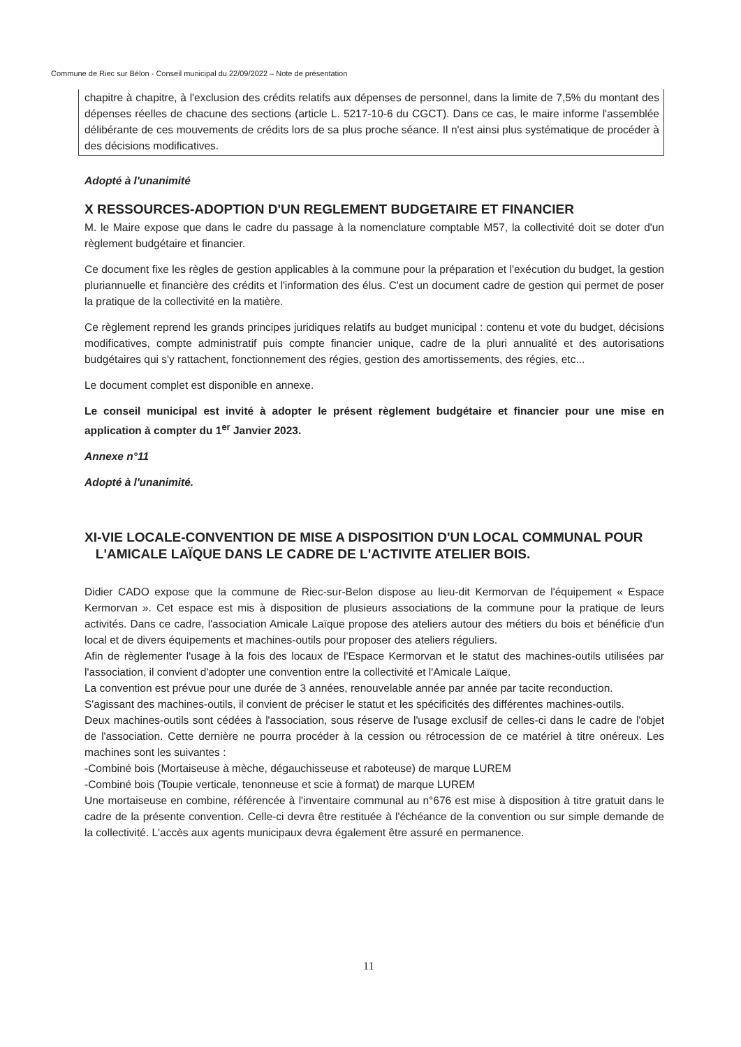Commune de Riec sur Bélon - Conseil municipal du 22/09/2022 – Note de présentation
chapitre à chapitre, à l'exclusion des crédits relatifs aux dépenses de personnel, dans la limite de 7,5% du montant des dépenses réelles de chacune des sections (article L. 5217-10-6 du CGCT). Dans ce cas, le maire informe l'assemblée délibérante de ces mouvements de crédits lors de sa plus proche séance. Il n'est ainsi plus systématique de procéder à des décisions modificatives.
Adopté à l'unanimité
X RESSOURCES-ADOPTION D'UN REGLEMENT BUDGETAIRE ET FINANCIER
M. le Maire expose que dans le cadre du passage à la nomenclature comptable M57, la collectivité doit se doter d'un règlement budgétaire et financier.
Ce document fixe les règles de gestion applicables à la commune pour la préparation et l'exécution du budget, la gestion pluriannuelle et financière des crédits et l'information des élus. C'est un document cadre de gestion qui permet de poser la pratique de la collectivité en la matière.
Ce règlement reprend les grands principes juridiques relatifs au budget municipal : contenu et vote du budget, décisions modificatives, compte administratif puis compte financier unique, cadre de la pluri annualité et des autorisations budgétaires qui s'y rattachent, fonctionnement des régies, gestion des amortissements, des régies, etc...
Le document complet est disponible en annexe.
Le conseil municipal est invité à adopter le présent règlement budgétaire et financier pour une mise en application à compter du 1<sup>er</sup> Janvier 2023.
Annexe n°11
Adopté à l'unanimité.
XI-VIE LOCALE-CONVENTION DE MISE A DISPOSITION D'UN LOCAL COMMUNAL POUR
L'AMICALE LAÏQUE DANS LE CADRE DE L'ACTIVITE ATELIER BOIS.
Didier CADO expose que la commune de Riec-sur-Belon dispose au lieu-dit Kermorvan de l'équipement « Espace Kermorvan ». Cet espace est mis à disposition de plusieurs associations de la commune pour la pratique de leurs activités. Dans ce cadre, l'association Amicale Laïque propose des ateliers autour des métiers du bois et bénéficie d'un local et de divers équipements et machines-outils pour proposer des ateliers réguliers.
Afin de règlementer l'usage à la fois des locaux de l'Espace Kermorvan et le statut des machines-outils utilisées par l'association, il convient d'adopter une convention entre la collectivité et l'Amicale Laïque.
La convention est prévue pour une durée de 3 années, renouvelable année par année par tacite reconduction.
S'agissant des machines-outils, il convient de préciser le statut et les spécificités des différentes machines-outils.
Deux machines-outils sont cédées à l'association, sous réserve de l'usage exclusif de celles-ci dans le cadre de l'objet de l'association. Cette dernière ne pourra procéder à la cession ou rétrocession de ce matériel à titre onéreux. Les machines sont les suivantes :
-Combiné bois (Mortaiseuse à mèche, dégauchisseuse et raboteuse) de marque LUREM
-Combiné bois (Toupie verticale, tenonneuse et scie à format) de marque LUREM
Une mortaiseuse en combine, référencée à l'inventaire communal au n°676 est mise à disposition à titre gratuit dans le cadre de la présente convention. Celle-ci devra être restituée à l'échéance de la convention ou sur simple demande de la collectivité. L'accès aux agents municipaux devra également être assuré en permanence.
11